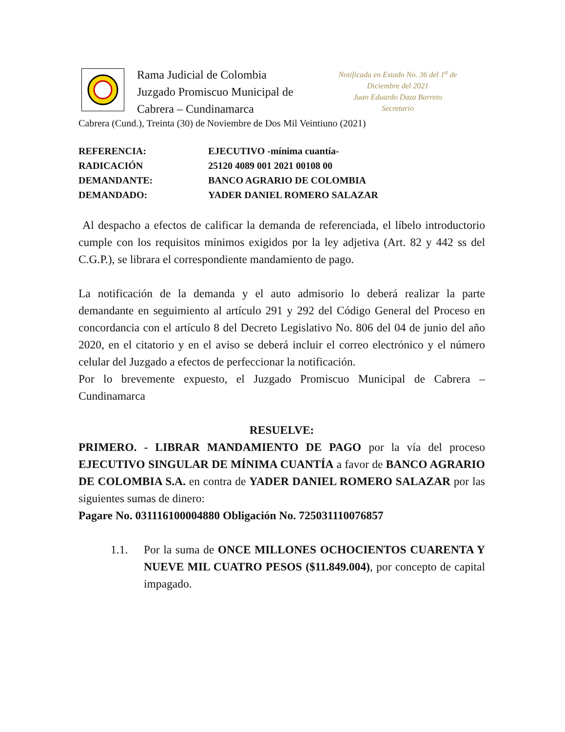Rama Judicial de Colombia
Juzgado Promiscuo Municipal de
Cabrera – Cundinamarca
Notificada en Estado No. 36 del 1<sup>a</sup> de Diciembre del 2021
Juan Eduardo Daza Barreto
Secretario
Cabrera (Cund.), Treinta (30) de Noviembre de Dos Mil Veintiuno (2021)
REFERENCIA: EJECUTIVO -mínima cuantía-
RADICACIÓN 25120 4089 001 2021 00108 00
DEMANDANTE: BANCO AGRARIO DE COLOMBIA
DEMANDADO: YADER DANIEL ROMERO SALAZAR
Al despacho a efectos de calificar la demanda de referenciada, el líbelo introductorio cumple con los requisitos mínimos exigidos por la ley adjetiva (Art. 82 y 442 ss del C.G.P.), se librara el correspondiente mandamiento de pago.
La notificación de la demanda y el auto admisorio lo deberá realizar la parte demandante en seguimiento al artículo 291 y 292 del Código General del Proceso en concordancia con el artículo 8 del Decreto Legislativo No. 806 del 04 de junio del año 2020, en el citatorio y en el aviso se deberá incluir el correo electrónico y el número celular del Juzgado a efectos de perfeccionar la notificación.
Por lo brevemente expuesto, el Juzgado Promiscuo Municipal de Cabrera – Cundinamarca
RESUELVE:
PRIMERO. - LIBRAR MANDAMIENTO DE PAGO por la vía del proceso EJECUTIVO SINGULAR DE MÍNIMA CUANTÍA a favor de BANCO AGRARIO DE COLOMBIA S.A. en contra de YADER DANIEL ROMERO SALAZAR por las siguientes sumas de dinero:
Pagare No. 031116100004880 Obligación No. 725031110076857
1.1. Por la suma de ONCE MILLONES OCHOCIENTOS CUARENTA Y NUEVE MIL CUATRO PESOS ($11.849.004), por concepto de capital impagado.